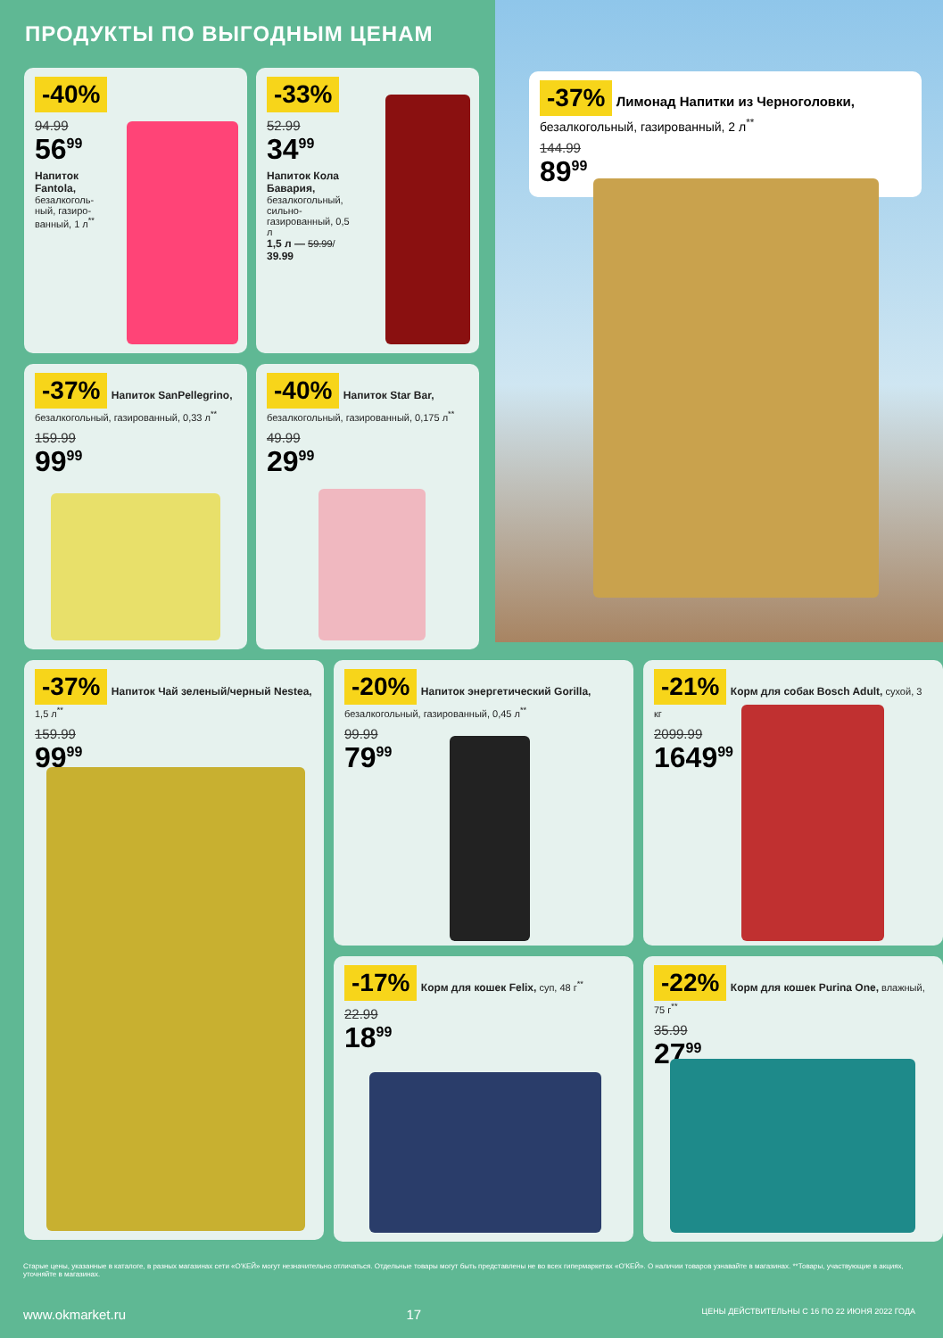ПРОДУКТЫ ПО ВЫГОДНЫМ ЦЕНАМ
-37% Лимонад Напитки из Черноголовки, безалкогольный, газированный, 2 л<sup>**</sup>
144.99
89<sup>99</sup>
-40%
94.99
56<sup>99</sup>
Напиток Fantola, безалкоголь­ный, газиро­ванный, 1 л<sup>**</sup>
-33%
52.99
34<sup>99</sup>
Напиток Кола Бавария, безалкогольный, сильно­газированный, 0,5 л
1,5 л — 59.99/ 39.99
-37% Напиток SanPellegrino, безалкогольный, газированный, 0,33 л<sup>**</sup>
159.99
99<sup>99</sup>
-40% Напиток Star Bar, безалкогольный, газированный, 0,175 л<sup>**</sup>
49.99
29<sup>99</sup>
-37% Напиток Чай зеленый/черный Nestea, 1,5 л<sup>**</sup>
159.99
99<sup>99</sup>
-20% Напиток энергетический Gorilla, безалкогольный, газированный, 0,45 л<sup>**</sup>
99.99
79<sup>99</sup>
-21% Корм для собак Bosch Adult, сухой, 3 кг
2099.99
1649<sup>99</sup>
-17% Корм для кошек Felix, суп, 48 г<sup>**</sup>
22.99
18<sup>99</sup>
-22% Корм для кошек Purina One, влажный, 75 г<sup>**</sup>
35.99
27<sup>99</sup>
Старые цены, указанные в каталоге, в разных магазинах сети «О'КЕЙ» могут незначительно отличаться. Отдельные товары могут быть представлены не во всех гипермаркетах «О'КЕЙ». О наличии товаров узнавайте в магазинах. **Товары, участвующие в акциях, уточняйте в магазинах.
www.okmarket.ru 17 ЦЕНЫ ДЕЙСТВИТЕЛЬНЫ С 16 ПО 22 ИЮНЯ 2022 ГОДА